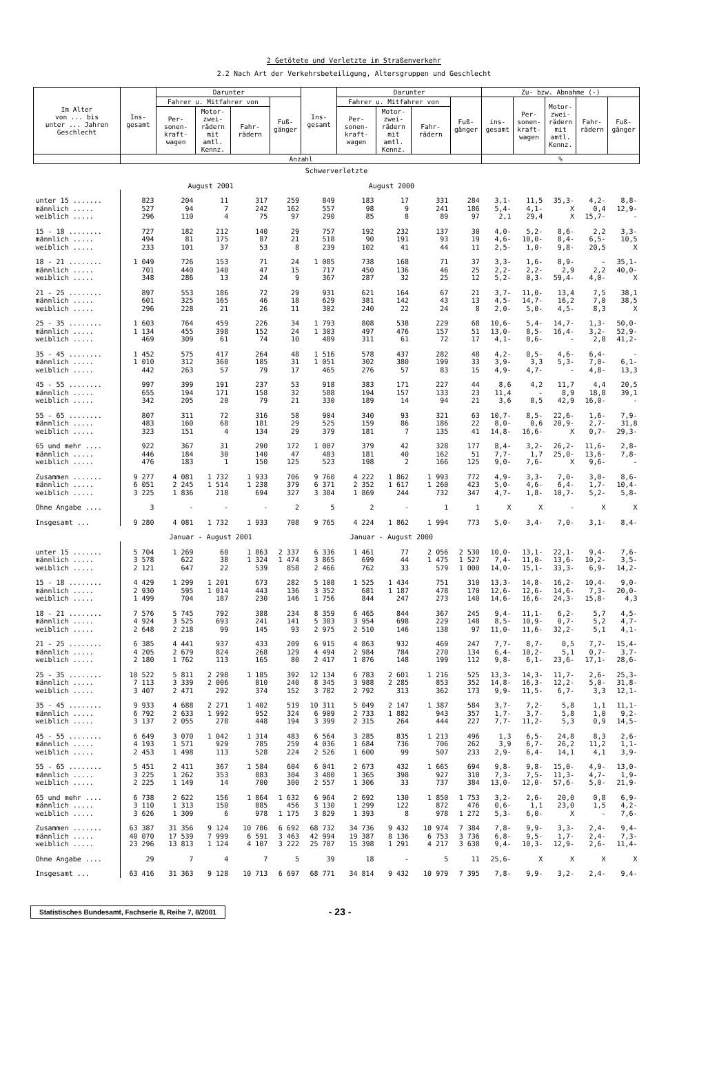2 Getötete und Verletzte im Straßenverkehr
2.2 Nach Art der Verkehrsbeteiligung, Altersgruppen und Geschlecht
| Im Alter von ... bis unter ... Jahren Geschlecht | Ins- gesamt | Darunter | | | | Ins- gesamt | Darunter | | | | Zu- bzw. Abnahme (-) | | | | |
| --- | --- | --- | --- | --- | --- | --- | --- | --- | --- | --- | --- | --- | --- | --- | --- |
| | | Fahrer u. Mitfahrer von | | | Fuß- gänger | | Fahrer u. Mitfahrer von | | | Fuß- gänger | ins- gesamt | Per- sonen- kraft- wagen | Motor- zwei- rädern mit amtl. Kennz. | Fahr- rädern | Fuß- gänger |
| | | Per- sonen- kraft- wagen | Motor- zwei- rädern mit amtl. Kennz. | Fahr- rädern | | | Per- sonen- kraft- wagen | Motor- zwei- rädern mit amtl. Kennz. | Fahr- rädern | | | | | | |
| | Anzahl | | | | | | | | | | % | | | | |
| Schwerverletzte | | | | | | | | | | | | | | | |
| | August 2001 | | | | | August 2000 | | | | | | | | | |
| unter 15 ....... | 823 | 204 | 11 | 317 | 259 | 849 | 183 | 17 | 331 | 284 | 3,1- | 11,5 | 35,3- | 4,2- | 8,8- |
| männlich ..... | 527 | 94 | 7 | 242 | 162 | 557 | 98 | 9 | 241 | 186 | 5,4- | 4,1- | X | 0,4 | 12,9- |
| weiblich ..... | 296 | 110 | 4 | 75 | 97 | 290 | 85 | 8 | 89 | 97 | 2,1 | 29,4 | X | 15,7- | - |
| 15 - 18 ........ | 727 | 182 | 212 | 140 | 29 | 757 | 192 | 232 | 137 | 30 | 4,0- | 5,2- | 8,6- | 2,2 | 3,3- |
| männlich ..... | 494 | 81 | 175 | 87 | 21 | 518 | 90 | 191 | 93 | 19 | 4,6- | 10,0- | 8,4- | 6,5- | 10,5 |
| weiblich ..... | 233 | 101 | 37 | 53 | 8 | 239 | 102 | 41 | 44 | 11 | 2,5- | 1,0- | 9,8- | 20,5 | X |
| 18 - 21 ........ | 1 049 | 726 | 153 | 71 | 24 | 1 085 | 738 | 168 | 71 | 37 | 3,3- | 1,6- | 8,9- | - | 35,1- |
| männlich ..... | 701 | 440 | 140 | 47 | 15 | 717 | 450 | 136 | 46 | 25 | 2,2- | 2,2- | 2,9 | 2,2 | 40,0- |
| weiblich ..... | 348 | 286 | 13 | 24 | 9 | 367 | 287 | 32 | 25 | 12 | 5,2- | 0,3- | 59,4- | 4,0- | X |
| 21 - 25 ........ | 897 | 553 | 186 | 72 | 29 | 931 | 621 | 164 | 67 | 21 | 3,7- | 11,0- | 13,4 | 7,5 | 38,1 |
| männlich ..... | 601 | 325 | 165 | 46 | 18 | 629 | 381 | 142 | 43 | 13 | 4,5- | 14,7- | 16,2 | 7,0 | 38,5 |
| weiblich ..... | 296 | 228 | 21 | 26 | 11 | 302 | 240 | 22 | 24 | 8 | 2,0- | 5,0- | 4,5- | 8,3 | X |
| 25 - 35 ........ | 1 603 | 764 | 459 | 226 | 34 | 1 793 | 808 | 538 | 229 | 68 | 10,6- | 5,4- | 14,7- | 1,3- | 50,0- |
| männlich ..... | 1 134 | 455 | 398 | 152 | 24 | 1 303 | 497 | 476 | 157 | 51 | 13,0- | 8,5- | 16,4- | 3,2- | 52,9- |
| weiblich ..... | 469 | 309 | 61 | 74 | 10 | 489 | 311 | 61 | 72 | 17 | 4,1- | 0,6- | - | 2,8 | 41,2- |
| 35 - 45 ........ | 1 452 | 575 | 417 | 264 | 48 | 1 516 | 578 | 437 | 282 | 48 | 4,2- | 0,5- | 4,6- | 6,4- | - |
| männlich ..... | 1 010 | 312 | 360 | 185 | 31 | 1 051 | 302 | 380 | 199 | 33 | 3,9- | 3,3 | 5,3- | 7,0- | 6,1- |
| weiblich ..... | 442 | 263 | 57 | 79 | 17 | 465 | 276 | 57 | 83 | 15 | 4,9- | 4,7- | - | 4,8- | 13,3 |
| 45 - 55 ........ | 997 | 399 | 191 | 237 | 53 | 918 | 383 | 171 | 227 | 44 | 8,6 | 4,2 | 11,7 | 4,4 | 20,5 |
| männlich ..... | 655 | 194 | 171 | 158 | 32 | 588 | 194 | 157 | 133 | 23 | 11,4 | - | 8,9 | 18,8 | 39,1 |
| weiblich ..... | 342 | 205 | 20 | 79 | 21 | 330 | 189 | 14 | 94 | 21 | 3,6 | 8,5 | 42,9 | 16,0- | - |
| 55 - 65 ........ | 807 | 311 | 72 | 316 | 58 | 904 | 340 | 93 | 321 | 63 | 10,7- | 8,5- | 22,6- | 1,6- | 7,9- |
| männlich ..... | 483 | 160 | 68 | 181 | 29 | 525 | 159 | 86 | 186 | 22 | 8,0- | 0,6 | 20,9- | 2,7- | 31,8 |
| weiblich ..... | 323 | 151 | 4 | 134 | 29 | 379 | 181 | 7 | 135 | 41 | 14,8- | 16,6- | X | 0,7- | 29,3- |
| 65 und mehr .... | 922 | 367 | 31 | 290 | 172 | 1 007 | 379 | 42 | 328 | 177 | 8,4- | 3,2- | 26,2- | 11,6- | 2,8- |
| männlich ..... | 446 | 184 | 30 | 140 | 47 | 483 | 181 | 40 | 162 | 51 | 7,7- | 1,7 | 25,0- | 13,6- | 7,8- |
| weiblich ..... | 476 | 183 | 1 | 150 | 125 | 523 | 198 | 2 | 166 | 125 | 9,0- | 7,6- | X | 9,6- | - |
| Zusammen ....... | 9 277 | 4 081 | 1 732 | 1 933 | 706 | 9 760 | 4 222 | 1 862 | 1 993 | 772 | 4,9- | 3,3- | 7,0- | 3,0- | 8,6- |
| männlich ..... | 6 051 | 2 245 | 1 514 | 1 238 | 379 | 6 371 | 2 352 | 1 617 | 1 260 | 423 | 5,0- | 4,6- | 6,4- | 1,7- | 10,4- |
| weiblich ..... | 3 225 | 1 836 | 218 | 694 | 327 | 3 384 | 1 869 | 244 | 732 | 347 | 4,7- | 1,8- | 10,7- | 5,2- | 5,8- |
| Ohne Angabe .... | 3 | - | - | - | 2 | 5 | 2 | - | 1 | 1 | X | X | - | X | X |
| Insgesamt ... | 9 280 | 4 081 | 1 732 | 1 933 | 708 | 9 765 | 4 224 | 1 862 | 1 994 | 773 | 5,0- | 3,4- | 7,0- | 3,1- | 8,4- |
| | Januar - August 2001 | | | | | Januar - August 2000 | | | | | | | | | |
| unter 15 ....... | 5 704 | 1 269 | 60 | 1 863 | 2 337 | 6 336 | 1 461 | 77 | 2 056 | 2 530 | 10,0- | 13,1- | 22,1- | 9,4- | 7,6- |
| männlich ..... | 3 578 | 622 | 38 | 1 324 | 1 474 | 3 865 | 699 | 44 | 1 475 | 1 527 | 7,4- | 11,0- | 13,6- | 10,2- | 3,5- |
| weiblich ..... | 2 121 | 647 | 22 | 539 | 858 | 2 466 | 762 | 33 | 579 | 1 000 | 14,0- | 15,1- | 33,3- | 6,9- | 14,2- |
| 15 - 18 ........ | 4 429 | 1 299 | 1 201 | 673 | 282 | 5 108 | 1 525 | 1 434 | 751 | 310 | 13,3- | 14,8- | 16,2- | 10,4- | 9,0- |
| männlich ..... | 2 930 | 595 | 1 014 | 443 | 136 | 3 352 | 681 | 1 187 | 478 | 170 | 12,6- | 12,6- | 14,6- | 7,3- | 20,0- |
| weiblich ..... | 1 499 | 704 | 187 | 230 | 146 | 1 756 | 844 | 247 | 273 | 140 | 14,6- | 16,6- | 24,3- | 15,8- | 4,3 |
| 18 - 21 ........ | 7 576 | 5 745 | 792 | 388 | 234 | 8 359 | 6 465 | 844 | 367 | 245 | 9,4- | 11,1- | 6,2- | 5,7 | 4,5- |
| männlich ..... | 4 924 | 3 525 | 693 | 241 | 141 | 5 383 | 3 954 | 698 | 229 | 148 | 8,5- | 10,9- | 0,7- | 5,2 | 4,7- |
| weiblich ..... | 2 648 | 2 218 | 99 | 145 | 93 | 2 975 | 2 510 | 146 | 138 | 97 | 11,0- | 11,6- | 32,2- | 5,1 | 4,1- |
| 21 - 25 ........ | 6 385 | 4 441 | 937 | 433 | 209 | 6 915 | 4 863 | 932 | 469 | 247 | 7,7- | 8,7- | 0,5 | 7,7- | 15,4- |
| männlich ..... | 4 205 | 2 679 | 824 | 268 | 129 | 4 494 | 2 984 | 784 | 270 | 134 | 6,4- | 10,2- | 5,1 | 0,7- | 3,7- |
| weiblich ..... | 2 180 | 1 762 | 113 | 165 | 80 | 2 417 | 1 876 | 148 | 199 | 112 | 9,8- | 6,1- | 23,6- | 17,1- | 28,6- |
| 25 - 35 ........ | 10 522 | 5 811 | 2 298 | 1 185 | 392 | 12 134 | 6 783 | 2 601 | 1 216 | 525 | 13,3- | 14,3- | 11,7- | 2,6- | 25,3- |
| männlich ..... | 7 113 | 3 339 | 2 006 | 810 | 240 | 8 345 | 3 988 | 2 285 | 853 | 352 | 14,8- | 16,3- | 12,2- | 5,0- | 31,8- |
| weiblich ..... | 3 407 | 2 471 | 292 | 374 | 152 | 3 782 | 2 792 | 313 | 362 | 173 | 9,9- | 11,5- | 6,7- | 3,3 | 12,1- |
| 35 - 45 ........ | 9 933 | 4 688 | 2 271 | 1 402 | 519 | 10 311 | 5 049 | 2 147 | 1 387 | 584 | 3,7- | 7,2- | 5,8 | 1,1 | 11,1- |
| männlich ..... | 6 792 | 2 633 | 1 992 | 952 | 324 | 6 909 | 2 733 | 1 882 | 943 | 357 | 1,7- | 3,7- | 5,8 | 1,0 | 9,2- |
| weiblich ..... | 3 137 | 2 055 | 278 | 448 | 194 | 3 399 | 2 315 | 264 | 444 | 227 | 7,7- | 11,2- | 5,3 | 0,9 | 14,5- |
| 45 - 55 ........ | 6 649 | 3 070 | 1 042 | 1 314 | 483 | 6 564 | 3 285 | 835 | 1 213 | 496 | 1,3 | 6,5- | 24,8 | 8,3 | 2,6- |
| männlich ..... | 4 193 | 1 571 | 929 | 785 | 259 | 4 036 | 1 684 | 736 | 706 | 262 | 3,9 | 6,7- | 26,2 | 11,2 | 1,1- |
| weiblich ..... | 2 453 | 1 498 | 113 | 528 | 224 | 2 526 | 1 600 | 99 | 507 | 233 | 2,9- | 6,4- | 14,1 | 4,1 | 3,9- |
| 55 - 65 ........ | 5 451 | 2 411 | 367 | 1 584 | 604 | 6 041 | 2 673 | 432 | 1 665 | 694 | 9,8- | 9,8- | 15,0- | 4,9- | 13,0- |
| männlich ..... | 3 225 | 1 262 | 353 | 883 | 304 | 3 480 | 1 365 | 398 | 927 | 310 | 7,3- | 7,5- | 11,3- | 4,7- | 1,9- |
| weiblich ..... | 2 225 | 1 149 | 14 | 700 | 300 | 2 557 | 1 306 | 33 | 737 | 384 | 13,0- | 12,0- | 57,6- | 5,0- | 21,9- |
| 65 und mehr .... | 6 738 | 2 622 | 156 | 1 864 | 1 632 | 6 964 | 2 692 | 130 | 1 850 | 1 753 | 3,2- | 2,6- | 20,0 | 0,8 | 6,9- |
| männlich ..... | 3 110 | 1 313 | 150 | 885 | 456 | 3 130 | 1 299 | 122 | 872 | 476 | 0,6- | 1,1 | 23,0 | 1,5 | 4,2- |
| weiblich ..... | 3 626 | 1 309 | 6 | 978 | 1 175 | 3 829 | 1 393 | 8 | 978 | 1 272 | 5,3- | 6,0- | X | - | 7,6- |
| Zusammen ....... | 63 387 | 31 356 | 9 124 | 10 706 | 6 692 | 68 732 | 34 736 | 9 432 | 10 974 | 7 384 | 7,8- | 9,9- | 3,3- | 2,4- | 9,4- |
| männlich ..... | 40 070 | 17 539 | 7 999 | 6 591 | 3 463 | 42 994 | 19 387 | 8 136 | 6 753 | 3 736 | 6,8- | 9,5- | 1,7- | 2,4- | 7,3- |
| weiblich ..... | 23 296 | 13 813 | 1 124 | 4 107 | 3 222 | 25 707 | 15 398 | 1 291 | 4 217 | 3 638 | 9,4- | 10,3- | 12,9- | 2,6- | 11,4- |
| Ohne Angabe .... | 29 | 7 | 4 | 7 | 5 | 39 | 18 | - | 5 | 11 | 25,6- | X | X | X | X |
| Insgesamt ... | 63 416 | 31 363 | 9 128 | 10 713 | 6 697 | 68 771 | 34 814 | 9 432 | 10 979 | 7 395 | 7,8- | 9,9- | 3,2- | 2,4- | 9,4- |
Statistisches Bundesamt, Fachserie 8, Reihe 7, 8/2001
- 23 -